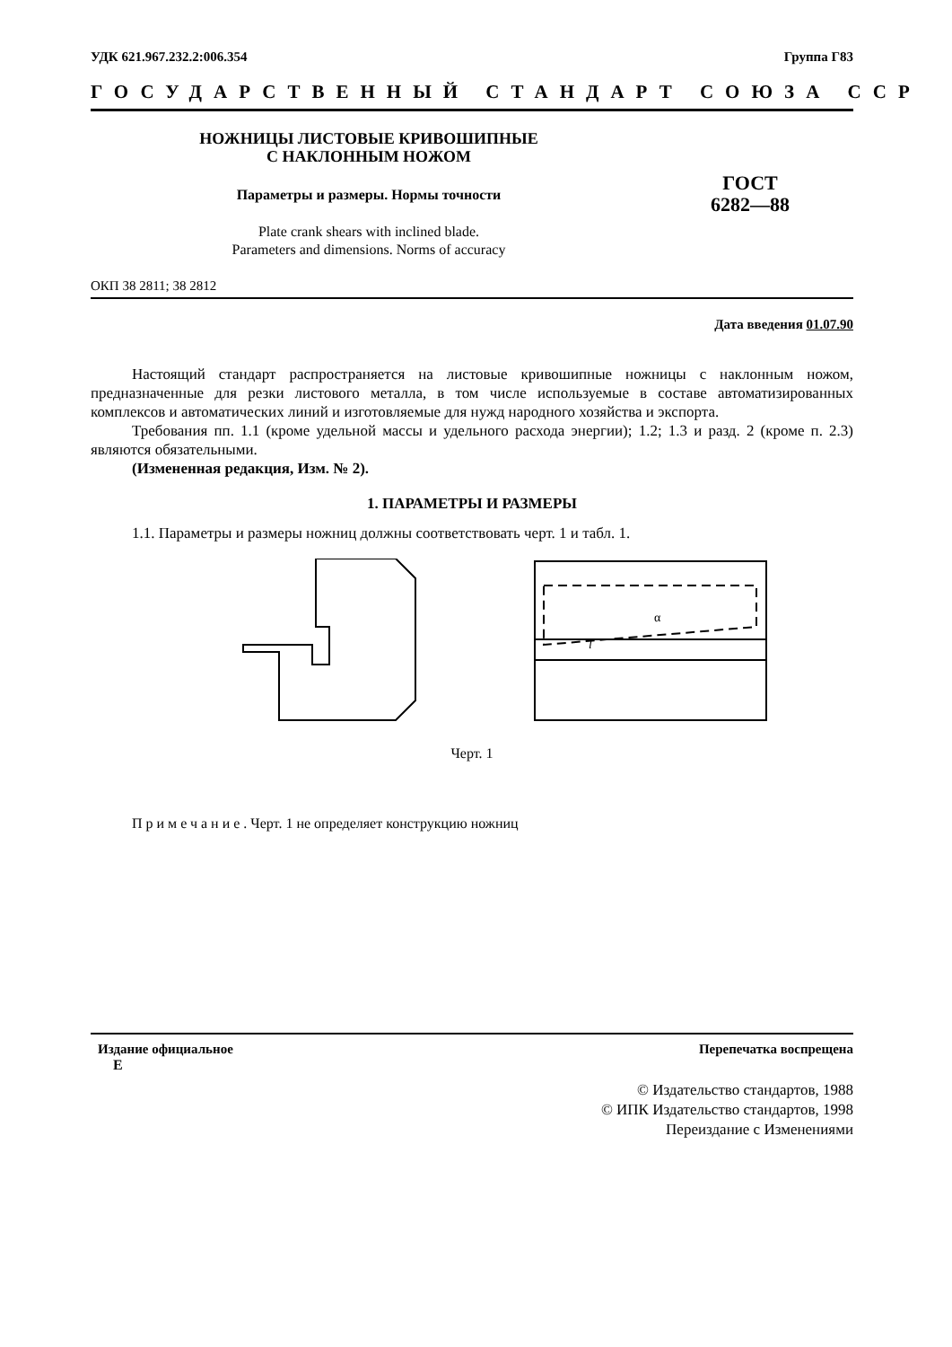УДК 621.967.232.2:006.354 Группа Г83
ГОСУДАРСТВЕННЫЙ СТАНДАРТ СОЮЗА ССР
НОЖНИЦЫ ЛИСТОВЫЕ КРИВОШИПНЫЕ
С НАКЛОННЫМ НОЖОМ
Параметры и размеры. Нормы точности
Plate crank shears with inclined blade.
Parameters and dimensions. Norms of accuracy
ГОСТ
6282—88
ОКП 38 2811; 38 2812
Дата введения 01.07.90
Настоящий стандарт распространяется на листовые кривошипные ножницы с наклонным ножом, предназначенные для резки листового металла, в том числе используемые в составе автоматизированных комплексов и автоматических линий и изготовляемые для нужд народного хозяйства и экспорта.
Требования пп. 1.1 (кроме удельной массы и удельного расхода энергии); 1.2; 1.3 и разд. 2 (кроме п. 2.3) являются обязательными.
(Измененная редакция, Изм. № 2).
1. ПАРАМЕТРЫ И РАЗМЕРЫ
1.1. Параметры и размеры ножниц должны соответствовать черт. 1 и табл. 1.
l
α
Черт. 1
Примечание. Черт. 1 не определяет конструкцию ножниц
Издание официальное Перепечатка воспрещена
Е
© Издательство стандартов, 1988
© ИПК Издательство стандартов, 1998
Переиздание с Изменениями